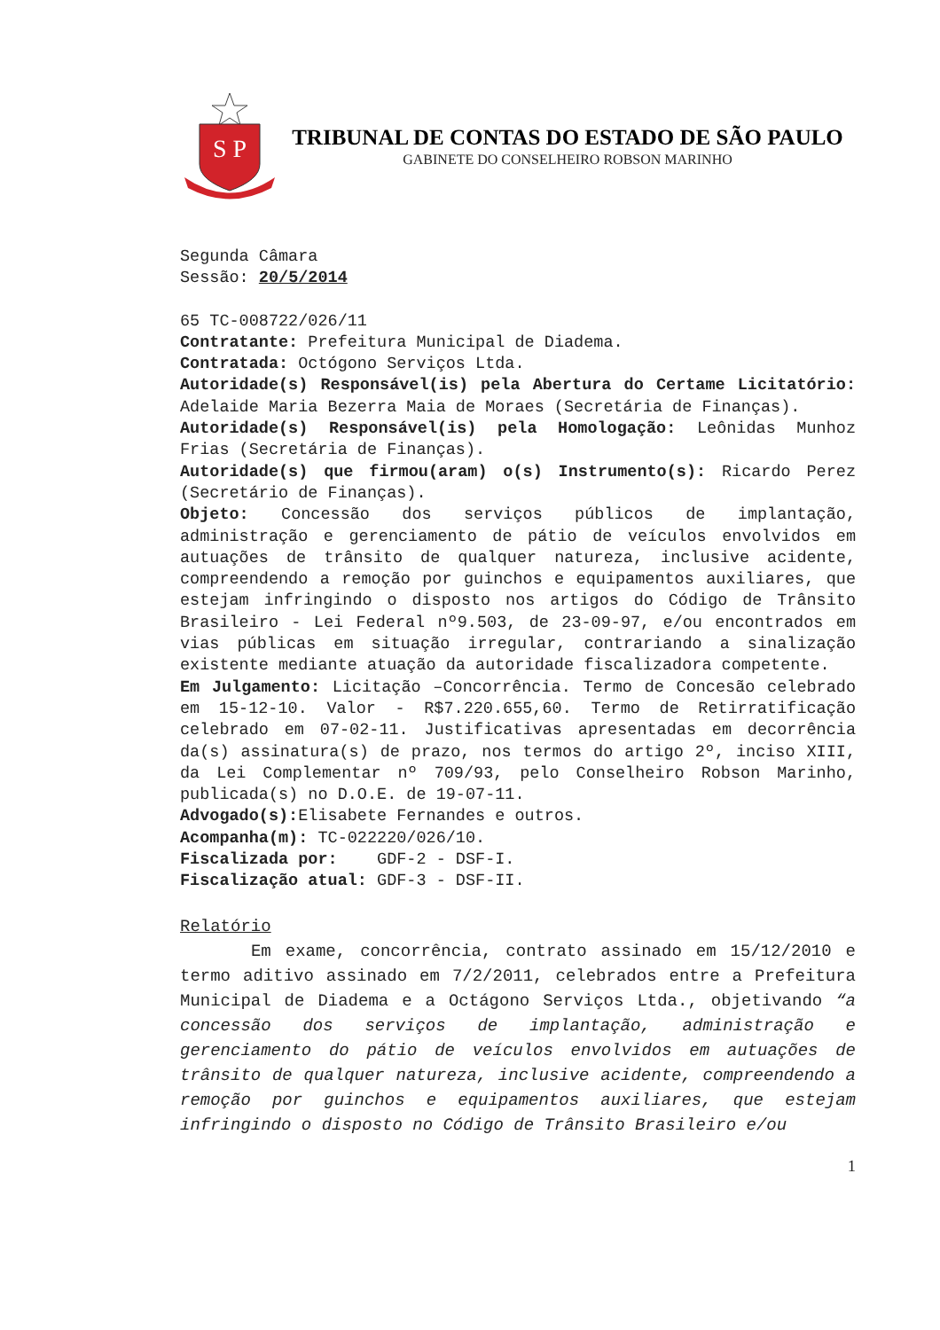S P
TRIBUNAL DE CONTAS DO ESTADO DE SÃO PAULO
GABINETE DO CONSELHEIRO ROBSON MARINHO
Segunda Câmara
Sessão: 20/5/2014
65 TC-008722/026/11
Contratante: Prefeitura Municipal de Diadema.
Contratada: Octógono Serviços Ltda.
Autoridade(s) Responsável(is) pela Abertura do Certame Licitatório: Adelaide Maria Bezerra Maia de Moraes (Secretária de Finanças).
Autoridade(s) Responsável(is) pela Homologação: Leônidas Munhoz Frias (Secretária de Finanças).
Autoridade(s) que firmou(aram) o(s) Instrumento(s): Ricardo Perez (Secretário de Finanças).
Objeto: Concessão dos serviços públicos de implantação, administração e gerenciamento de pátio de veículos envolvidos em autuações de trânsito de qualquer natureza, inclusive acidente, compreendendo a remoção por guinchos e equipamentos auxiliares, que estejam infringindo o disposto nos artigos do Código de Trânsito Brasileiro - Lei Federal nº9.503, de 23-09-97, e/ou encontrados em vias públicas em situação irregular, contrariando a sinalização existente mediante atuação da autoridade fiscalizadora competente.
Em Julgamento: Licitação –Concorrência. Termo de Concesão celebrado em 15-12-10. Valor - R$7.220.655,60. Termo de Retirratificação celebrado em 07-02-11. Justificativas apresentadas em decorrência da(s) assinatura(s) de prazo, nos termos do artigo 2º, inciso XIII, da Lei Complementar nº 709/93, pelo Conselheiro Robson Marinho, publicada(s) no D.O.E. de 19-07-11.
Advogado(s): Elisabete Fernandes e outros.
Acompanha(m): TC-022220/026/10.
Fiscalizada por: GDF-2 - DSF-I.
Fiscalização atual: GDF-3 - DSF-II.
Relatório
Em exame, concorrência, contrato assinado em 15/12/2010 e termo aditivo assinado em 7/2/2011, celebrados entre a Prefeitura Municipal de Diadema e a Octágono Serviços Ltda., objetivando “a concessão dos serviços de implantação, administração e gerenciamento do pátio de veículos envolvidos em autuações de trânsito de qualquer natureza, inclusive acidente, compreendendo a remoção por guinchos e equipamentos auxiliares, que estejam infringindo o disposto no Código de Trânsito Brasileiro e/ou
1